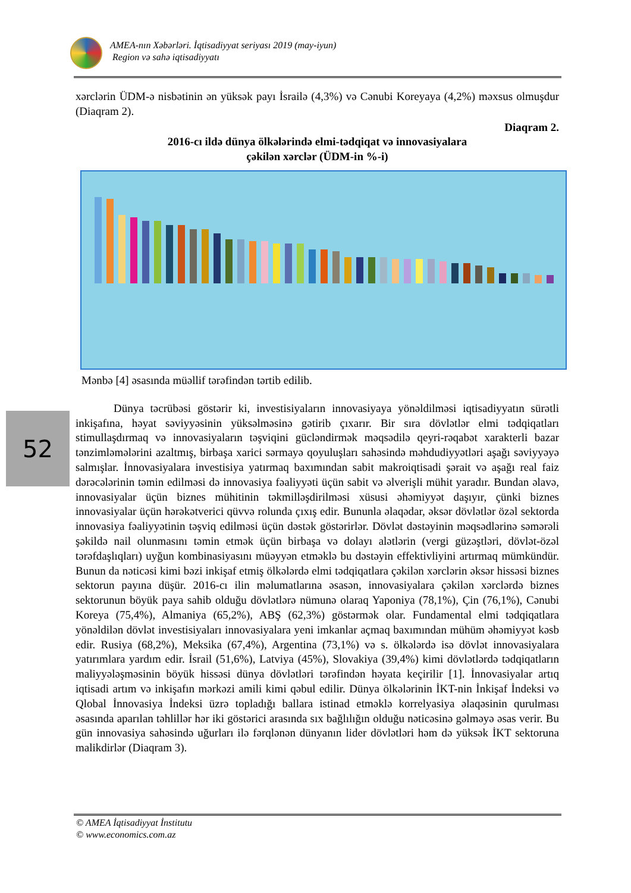AMEA-nın Xəbərləri. İqtisadiyyat seriyası 2019 (may-iyun)
Region və sahə iqtisadiyyatı
xərclərin ÜDM-ə nisbətinin ən yüksək payı İsrailə (4,3%) və Cənubi Koreyaya (4,2%) məxsus olmuşdur (Diaqram 2).
Diaqram 2.
2016-cı ildə dünya ölkələrində elmi-tədqiqat və innovasiyalara
çəkilən xərclər (ÜDM-in %-i)
Mənbə [4] əsasında müəllif tərəfindən tərtib edilib.
Dünya təcrübəsi göstərir ki, investisiyaların innovasiyaya yönəldilməsi iqtisadiyyatın sürətli inkişafına, həyat səviyyəsinin yüksəlməsinə gətirib çıxarır. Bir sıra dövlətlər elmi tədqiqatları stimullaşdırmaq və innovasiyaların təşviqini gücləndirmək məqsədilə qeyri-rəqabət xarakterli bazar tənzimləmələrini azaltmış, birbaşa xarici sərmayə qoyuluşları sahəsində məhdudiyyətləri aşağı səviyyəyə salmışlar. İnnovasiyalara investisiya yatırmaq baxımından sabit makroiqtisadi şərait və aşağı real faiz dərəcələrinin təmin edilməsi də innovasiya fəaliyyəti üçün sabit və əlverişli mühit yaradır. Bundan əlavə, innovasiyalar üçün biznes mühitinin təkmilləşdirilməsi xüsusi əhəmiyyət daşıyır, çünki biznes innovasiyalar üçün hərəkətverici qüvvə rolunda çıxış edir. Bununla əlaqədar, əksər dövlətlər özəl sektorda innovasiya fəaliyyətinin təşviq edilməsi üçün dəstək göstərirlər. Dövlət dəstəyinin məqsədlərinə səmərəli şəkildə nail olunmasını təmin etmək üçün birbaşa və dolayı alətlərin (vergi güzəştləri, dövlət-özəl tərəfdaşlıqları) uyğun kombinasiyasını müəyyən etməklə bu dəstəyin effektivliyini artırmaq mümkündür. Bunun da nəticəsi kimi bəzi inkişaf etmiş ölkələrdə elmi tədqiqatlara çəkilən xərclərin əksər hissəsi biznes sektorun payına düşür. 2016-cı ilin məlumatlarına əsasən, innovasiyalara çəkilən xərclərdə biznes sektorunun böyük paya sahib olduğu dövlətlərə nümunə olaraq Yaponiya (78,1%), Çin (76,1%), Cənubi Koreya (75,4%), Almaniya (65,2%), ABŞ (62,3%) göstərmək olar. Fundamental elmi tədqiqatlara yönəldilən dövlət investisiyaları innovasiyalara yeni imkanlar açmaq baxımından mühüm əhəmiyyət kəsb edir. Rusiya (68,2%), Meksika (67,4%), Argentina (73,1%) və s. ölkələrdə isə dövlət innovasiyalara yatırımlara yardım edir. İsrail (51,6%), Latviya (45%), Slovakiya (39,4%) kimi dövlətlərdə tədqiqatların maliyyələşməsinin böyük hissəsi dünya dövlətləri tərəfindən həyata keçirilir [1]. İnnovasiyalar artıq iqtisadi artım və inkişafın mərkəzi amili kimi qəbul edilir. Dünya ölkələrinin İKT-nin İnkişaf İndeksi və Qlobal İnnovasiya İndeksi üzrə topladığı ballara istinad etməklə korrelyasiya əlaqəsinin qurulması əsasında aparılan təhlillər hər iki göstərici arasında sıx bağlılığın olduğu nəticəsinə gəlməyə əsas verir. Bu gün innovasiya sahəsində uğurları ilə fərqlənən dünyanın lider dövlətləri həm də yüksək İKT sektoruna malikdirlər (Diaqram 3).
52
© AMEA İqtisadiyyat İnstitutu
© www.economics.com.az